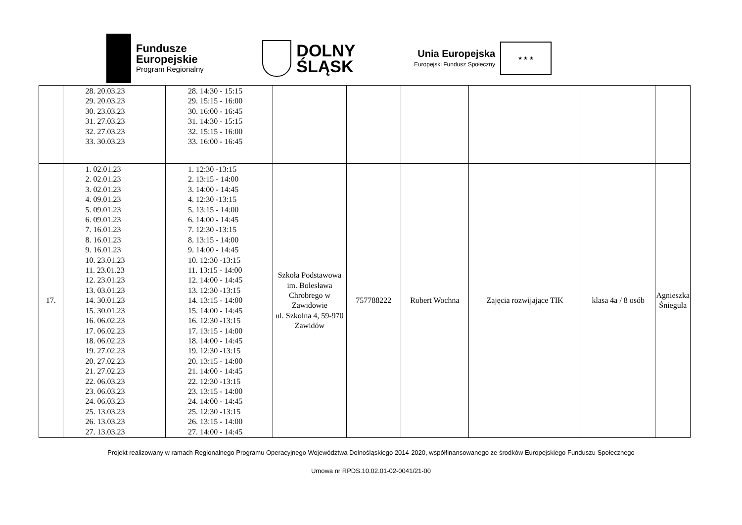Fundusze
Europejskie
Program Regionalny
DOLNY
ŚLĄSK
Unia Europejska
Europejski Fundusz Społeczny
★ ★ ★
| | 28. 20.03.23 29. 20.03.23 30. 23.03.23 31. 27.03.23 32. 27.03.23 33. 30.03.23 | 28. 14:30 - 15:15 29. 15:15 - 16:00 30. 16:00 - 16:45 31. 14:30 - 15:15 32. 15:15 - 16:00 33. 16:00 - 16:45 | | | | | | |
| 17. | 1. 02.01.23 2. 02.01.23 3. 02.01.23 4. 09.01.23 5. 09.01.23 6. 09.01.23 7. 16.01.23 8. 16.01.23 9. 16.01.23 10. 23.01.23 11. 23.01.23 12. 23.01.23 13. 03.01.23 14. 30.01.23 15. 30.01.23 16. 06.02.23 17. 06.02.23 18. 06.02.23 19. 27.02.23 20. 27.02.23 21. 27.02.23 22. 06.03.23 23. 06.03.23 24. 06.03.23 25. 13.03.23 26. 13.03.23 27. 13.03.23 | 1. 12:30 -13:15 2. 13:15 - 14:00 3. 14:00 - 14:45 4. 12:30 -13:15 5. 13:15 - 14:00 6. 14:00 - 14:45 7. 12:30 -13:15 8. 13:15 - 14:00 9. 14:00 - 14:45 10. 12:30 -13:15 11. 13:15 - 14:00 12. 14:00 - 14:45 13. 12:30 -13:15 14. 13:15 - 14:00 15. 14:00 - 14:45 16. 12:30 -13:15 17. 13:15 - 14:00 18. 14:00 - 14:45 19. 12:30 -13:15 20. 13:15 - 14:00 21. 14:00 - 14:45 22. 12:30 -13:15 23. 13:15 - 14:00 24. 14:00 - 14:45 25. 12:30 -13:15 26. 13:15 - 14:00 27. 14:00 - 14:45 | Szkoła Podstawowa im. Bolesława Chrobrego w Zawidowie ul. Szkolna 4, 59-970 Zawidów | 757788222 | Robert Wochna | Zajęcia rozwijające TIK | klasa 4a / 8 osób | Agnieszka Śniegula |
Projekt realizowany w ramach Regionalnego Programu Operacyjnego Województwa Dolnośląskiego 2014-2020, współfinansowanego ze środków Europejskiego Funduszu Społecznego
Umowa nr RPDS.10.02.01-02-0041/21-00